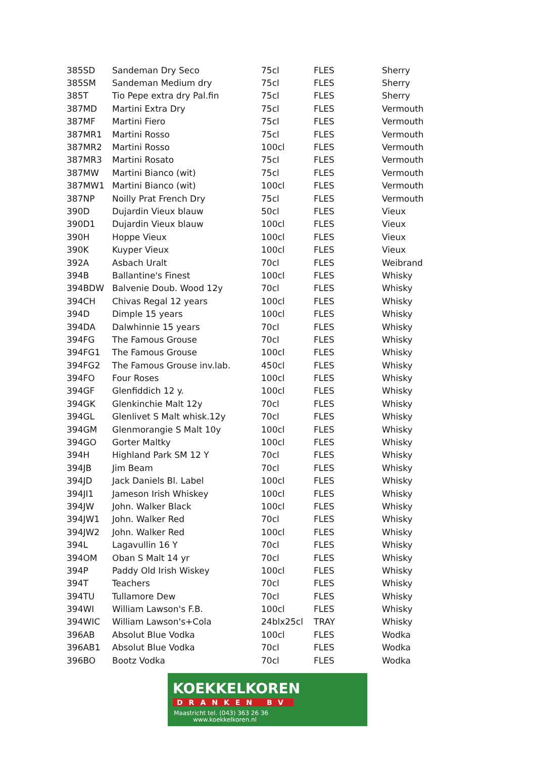| 385SD | Sandeman Dry Seco | 75cl | FLES | Sherry |
| 385SM | Sandeman Medium dry | 75cl | FLES | Sherry |
| 385T | Tio Pepe extra dry Pal.fin | 75cl | FLES | Sherry |
| 387MD | Martini Extra Dry | 75cl | FLES | Vermouth |
| 387MF | Martini Fiero | 75cl | FLES | Vermouth |
| 387MR1 | Martini Rosso | 75cl | FLES | Vermouth |
| 387MR2 | Martini Rosso | 100cl | FLES | Vermouth |
| 387MR3 | Martini Rosato | 75cl | FLES | Vermouth |
| 387MW | Martini Bianco (wit) | 75cl | FLES | Vermouth |
| 387MW1 | Martini Bianco (wit) | 100cl | FLES | Vermouth |
| 387NP | Noilly Prat French Dry | 75cl | FLES | Vermouth |
| 390D | Dujardin Vieux blauw | 50cl | FLES | Vieux |
| 390D1 | Dujardin Vieux blauw | 100cl | FLES | Vieux |
| 390H | Hoppe Vieux | 100cl | FLES | Vieux |
| 390K | Kuyper Vieux | 100cl | FLES | Vieux |
| 392A | Asbach Uralt | 70cl | FLES | Weibrand |
| 394B | Ballantine's Finest | 100cl | FLES | Whisky |
| 394BDW | Balvenie Doub. Wood 12y | 70cl | FLES | Whisky |
| 394CH | Chivas Regal 12 years | 100cl | FLES | Whisky |
| 394D | Dimple 15 years | 100cl | FLES | Whisky |
| 394DA | Dalwhinnie 15 years | 70cl | FLES | Whisky |
| 394FG | The Famous Grouse | 70cl | FLES | Whisky |
| 394FG1 | The Famous Grouse | 100cl | FLES | Whisky |
| 394FG2 | The Famous Grouse inv.lab. | 450cl | FLES | Whisky |
| 394FO | Four Roses | 100cl | FLES | Whisky |
| 394GF | Glenfiddich 12 y. | 100cl | FLES | Whisky |
| 394GK | Glenkinchie Malt 12y | 70cl | FLES | Whisky |
| 394GL | Glenlivet S Malt whisk.12y | 70cl | FLES | Whisky |
| 394GM | Glenmorangie S Malt 10y | 100cl | FLES | Whisky |
| 394GO | Gorter Maltky | 100cl | FLES | Whisky |
| 394H | Highland Park SM 12 Y | 70cl | FLES | Whisky |
| 394JB | Jim Beam | 70cl | FLES | Whisky |
| 394JD | Jack Daniels Bl. Label | 100cl | FLES | Whisky |
| 394JI1 | Jameson Irish Whiskey | 100cl | FLES | Whisky |
| 394JW | John. Walker Black | 100cl | FLES | Whisky |
| 394JW1 | John. Walker Red | 70cl | FLES | Whisky |
| 394JW2 | John. Walker Red | 100cl | FLES | Whisky |
| 394L | Lagavullin 16 Y | 70cl | FLES | Whisky |
| 394OM | Oban S Malt 14 yr | 70cl | FLES | Whisky |
| 394P | Paddy Old Irish Wiskey | 100cl | FLES | Whisky |
| 394T | Teachers | 70cl | FLES | Whisky |
| 394TU | Tullamore Dew | 70cl | FLES | Whisky |
| 394WI | William Lawson's F.B. | 100cl | FLES | Whisky |
| 394WIC | William Lawson's+Cola | 24blx25cl | TRAY | Whisky |
| 396AB | Absolut Blue Vodka | 100cl | FLES | Wodka |
| 396AB1 | Absolut Blue Vodka | 70cl | FLES | Wodka |
| 396BO | Bootz Vodka | 70cl | FLES | Wodka |
KOEKKELKOREN
DRANKEN BV
Maastricht tel. (043) 363 26 36
www.koekkelkoren.nl